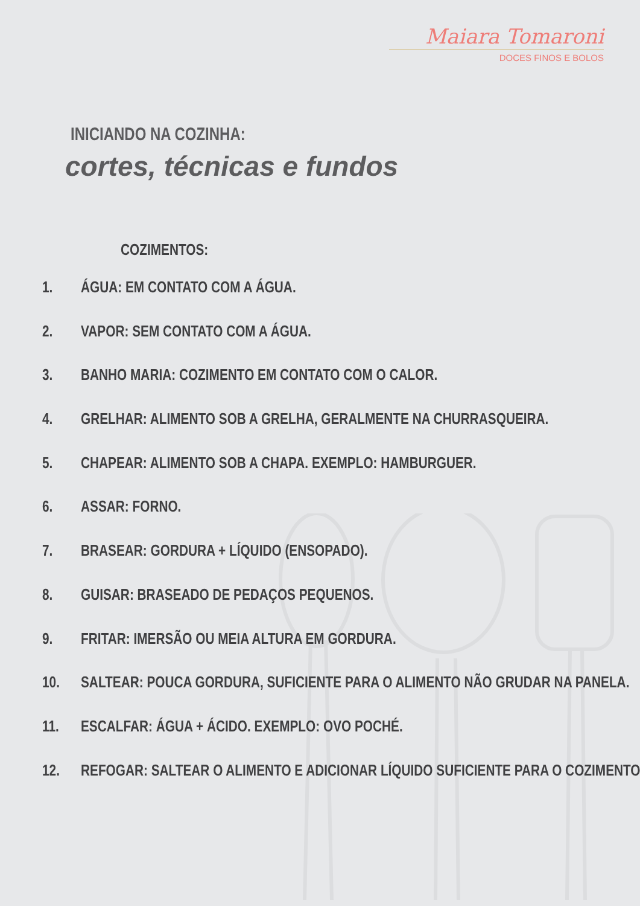Maiara Tomaroni
DOCES FINOS E BOLOS
INICIANDO NA COZINHA:
cortes, técnicas e fundos
COZIMENTOS:
1. ÁGUA: EM CONTATO COM A ÁGUA.
2. VAPOR: SEM CONTATO COM A ÁGUA.
3. BANHO MARIA: COZIMENTO EM CONTATO COM O CALOR.
4. GRELHAR: ALIMENTO SOB A GRELHA, GERALMENTE NA CHURRASQUEIRA.
5. CHAPEAR: ALIMENTO SOB A CHAPA. EXEMPLO: HAMBURGUER.
6. ASSAR: FORNO.
7. BRASEAR: GORDURA + LÍQUIDO (ENSOPADO).
8. GUISAR: BRASEADO DE PEDAÇOS PEQUENOS.
9. FRITAR: IMERSÃO OU MEIA ALTURA EM GORDURA.
10. SALTEAR: POUCA GORDURA, SUFICIENTE PARA O ALIMENTO NÃO GRUDAR NA PANELA.
11. ESCALFAR: ÁGUA + ÁCIDO. EXEMPLO: OVO POCHÉ.
12. REFOGAR: SALTEAR O ALIMENTO E ADICIONAR LÍQUIDO SUFICIENTE PARA O COZIMENTO.